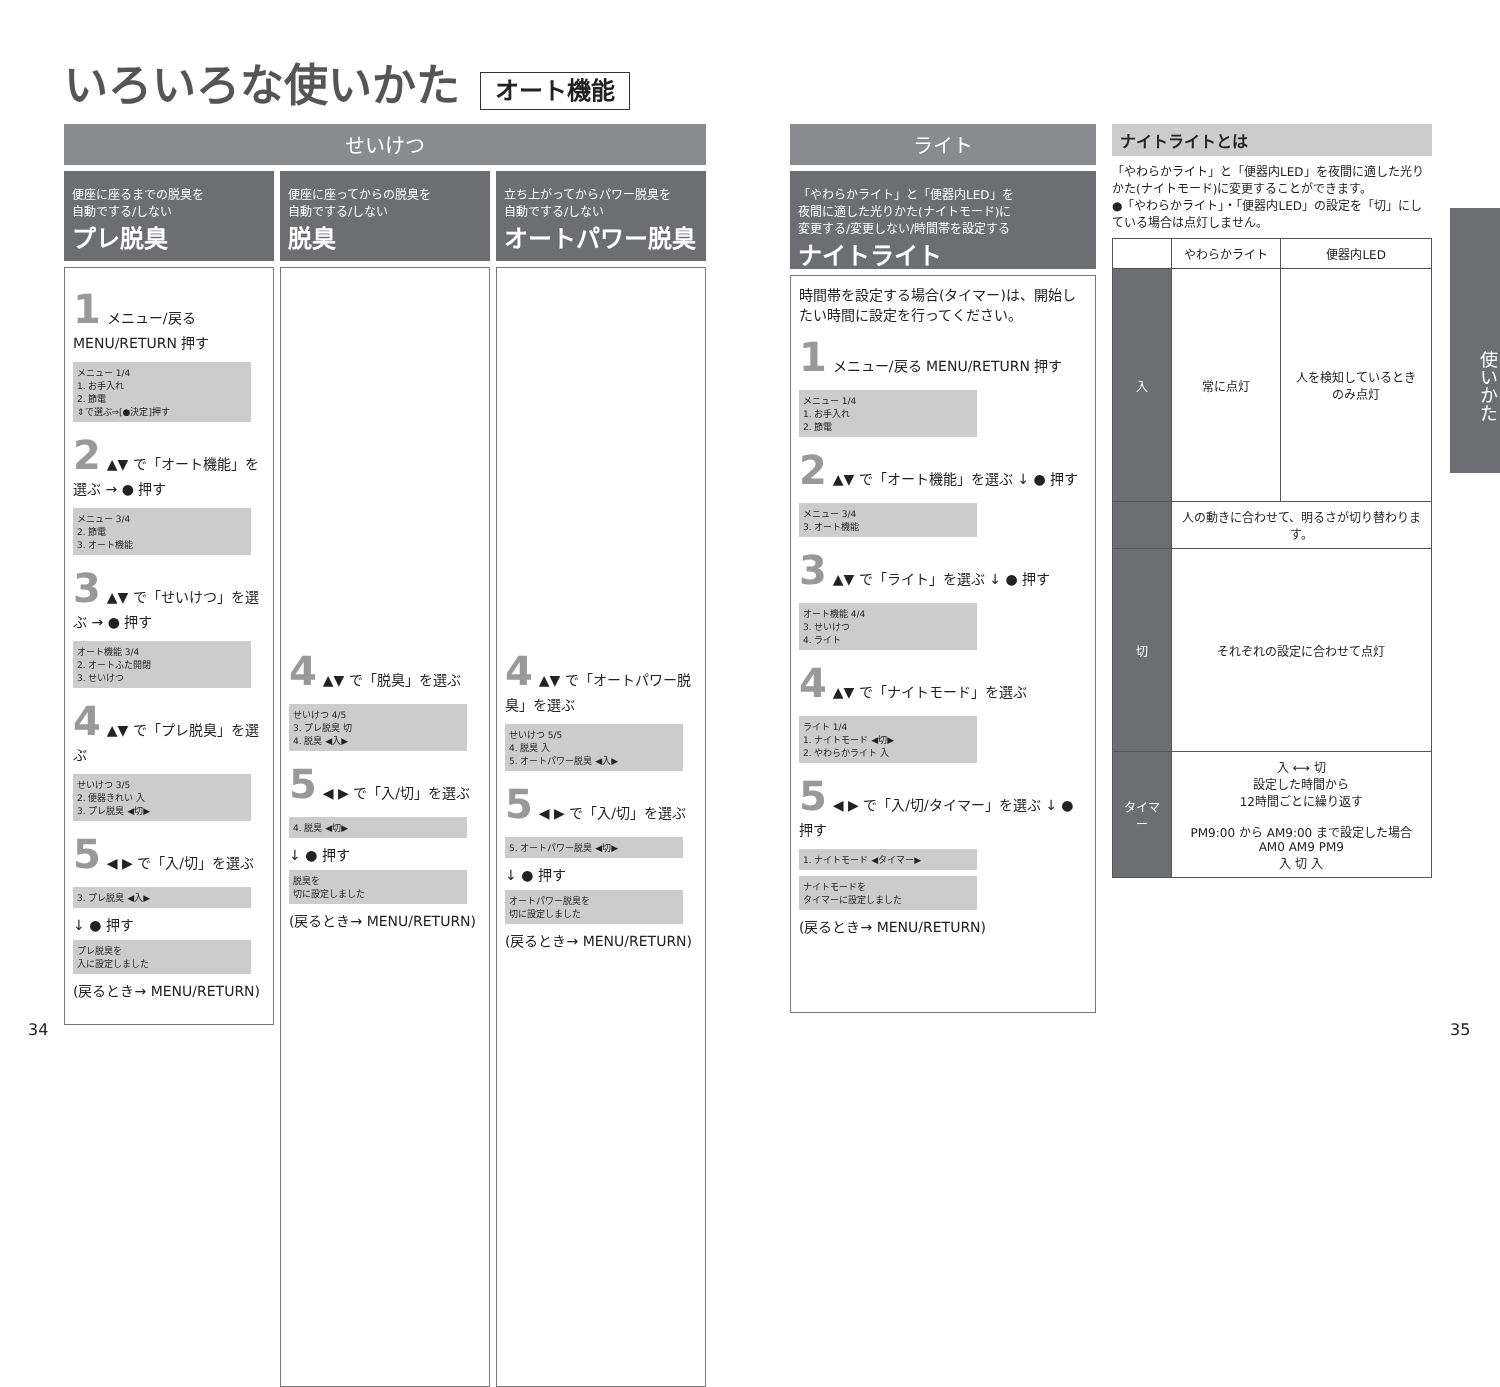いろいろな使いかた オート機能
せいけつ
便座に座るまでの脱臭を
自動でする/しない
プレ脱臭
1 メニュー/戻る MENU/RETURN 押す
メニュー 1/4
1. お手入れ
2. 節電
⇕で選ぶ⇒[●決定]押す
2 ▲▼ で「オート機能」を選ぶ → ● 押す
メニュー 3/4
2. 節電
3. オート機能
3 ▲▼ で「せいけつ」を選ぶ → ● 押す
オート機能 3/4
2. オートふた開閉
3. せいけつ
4 ▲▼ で「プレ脱臭」を選ぶ
せいけつ 3/5
2. 便器きれい 入
3. プレ脱臭 ◀切▶
5 ◀ ▶ で「入/切」を選ぶ
3. プレ脱臭 ◀入▶
↓ ● 押す
プレ脱臭を
入に設定しました
(戻るとき→ MENU/RETURN)
便座に座ってからの脱臭を
自動でする/しない
脱臭
4 ▲▼ で「脱臭」を選ぶ
せいけつ 4/5
3. プレ脱臭 切
4. 脱臭 ◀入▶
5 ◀ ▶ で「入/切」を選ぶ
4. 脱臭 ◀切▶
↓ ● 押す
脱臭を
切に設定しました
(戻るとき→ MENU/RETURN)
立ち上がってからパワー脱臭を
自動でする/しない
オートパワー脱臭
4 ▲▼ で「オートパワー脱臭」を選ぶ
せいけつ 5/5
4. 脱臭 入
5. オートパワー脱臭 ◀入▶
5 ◀ ▶ で「入/切」を選ぶ
5. オートパワー脱臭 ◀切▶
↓ ● 押す
オートパワー脱臭を
切に設定しました
(戻るとき→ MENU/RETURN)
ライト
「やわらかライト」と「便器内LED」を
夜間に適した光りかた(ナイトモード)に
変更する/変更しない/時間帯を設定する
ナイトライト
時間帯を設定する場合(タイマー)は、開始したい時間に設定を行ってください。
1 メニュー/戻る MENU/RETURN 押す
メニュー 1/4
1. お手入れ
2. 節電
2 ▲▼ で「オート機能」を選ぶ ↓ ● 押す
メニュー 3/4
3. オート機能
3 ▲▼ で「ライト」を選ぶ ↓ ● 押す
オート機能 4/4
3. せいけつ
4. ライト
4 ▲▼ で「ナイトモード」を選ぶ
ライト 1/4
1. ナイトモード ◀切▶
2. やわらかライト 入
5 ◀ ▶ で「入/切/タイマー」を選ぶ ↓ ● 押す
1. ナイトモード ◀タイマー▶
ナイトモードを
タイマーに設定しました
(戻るとき→ MENU/RETURN)
ナイトライトとは
「やわらかライト」と「便器内LED」を夜間に適した光りかた(ナイトモード)に変更することができます。
●「やわらかライト」・「便器内LED」の設定を「切」にしている場合は点灯しません。
| | やわらかライト | 便器内LED |
| --- | --- | --- |
| 入 | 常に点灯 | 人を検知しているとき のみ点灯 |
| | 人の動きに合わせて、明るさが切り替わります。 | |
| 切 | それぞれの設定に合わせて点灯 | |
| タイマー | 入 ⟷ 切 設定した時間から 12時間ごとに繰り返す PM9:00 から AM9:00 まで設定した場合 AM0 AM9 PM9 入 切 入 | |
使いかた
34 35